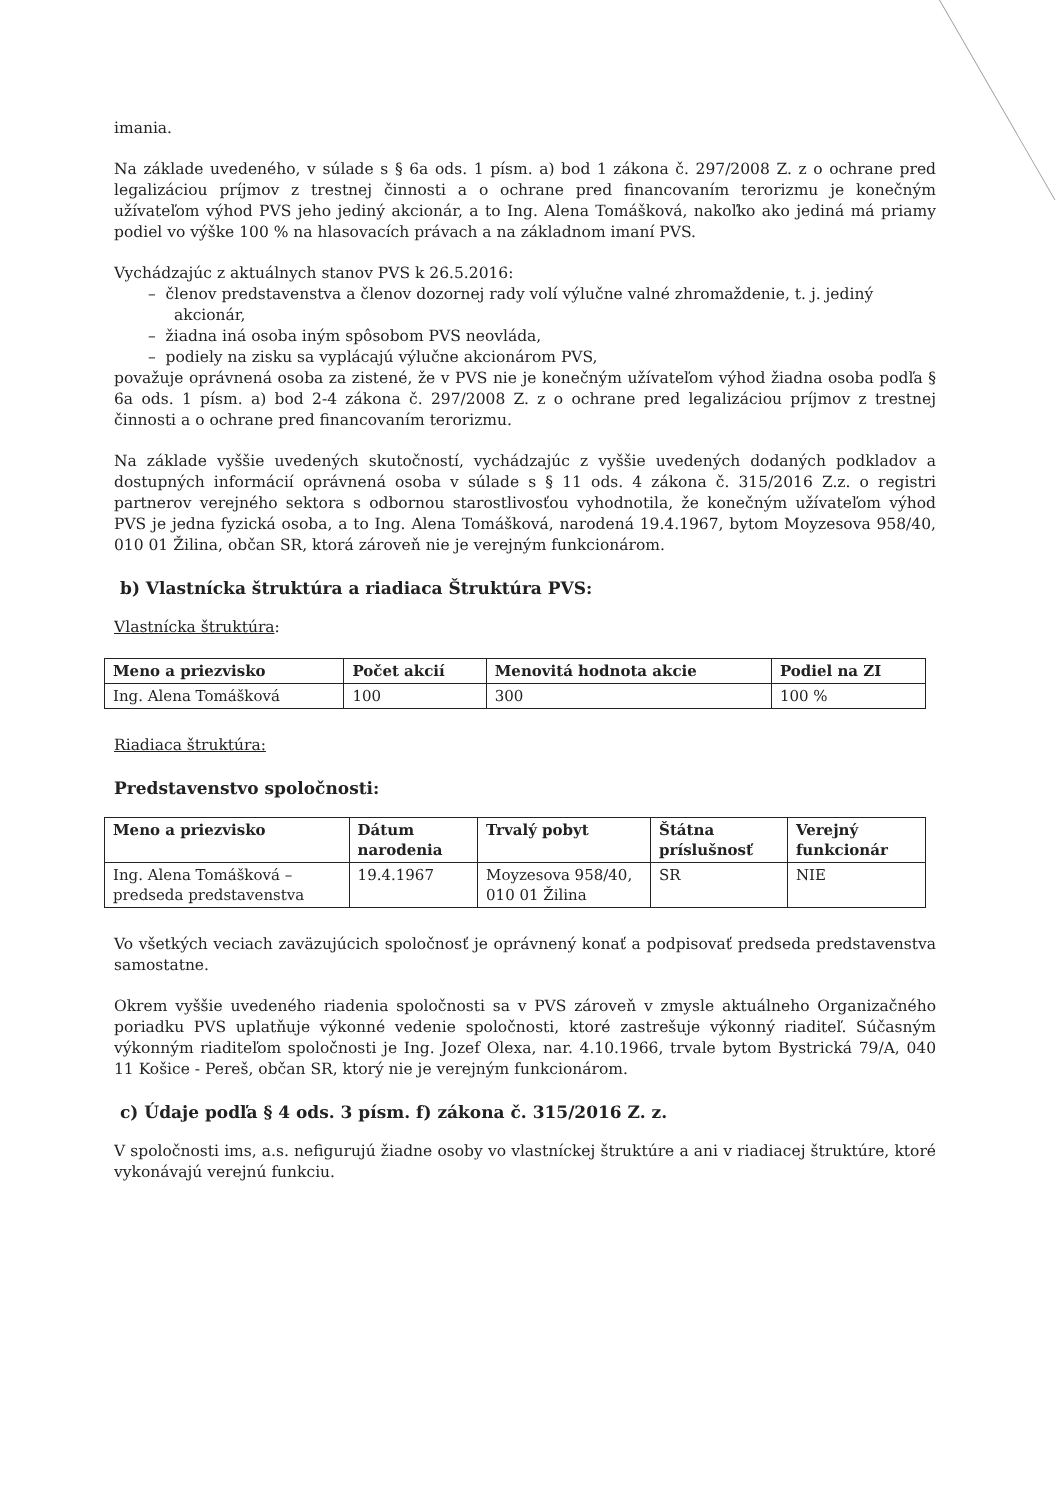imania.
Na základe uvedeného, v súlade s § 6a ods. 1 písm. a) bod 1 zákona č. 297/2008 Z. z o ochrane pred legalizáciou príjmov z trestnej činnosti a o ochrane pred financovaním terorizmu je konečným užívateľom výhod PVS jeho jediný akcionár, a to Ing. Alena Tomášková, nakoľko ako jediná má priamy podiel vo výške 100 % na hlasovacích právach a na základnom imaní PVS.
Vychádzajúc z aktuálnych stanov PVS k 26.5.2016:
– členov predstavenstva a členov dozornej rady volí výlučne valné zhromaždenie, t. j. jediný akcionár,
– žiadna iná osoba iným spôsobom PVS neovláda,
– podiely na zisku sa vyplácajú výlučne akcionárom PVS,
považuje oprávnená osoba za zistené, že v PVS nie je konečným užívateľom výhod žiadna osoba podľa § 6a ods. 1 písm. a) bod 2-4 zákona č. 297/2008 Z. z o ochrane pred legalizáciou príjmov z trestnej činnosti a o ochrane pred financovaním terorizmu.
Na základe vyššie uvedených skutočností, vychádzajúc z vyššie uvedených dodaných podkladov a dostupných informácií oprávnená osoba v súlade s § 11 ods. 4 zákona č. 315/2016 Z.z. o registri partnerov verejného sektora s odbornou starostlivosťou vyhodnotila, že konečným užívateľom výhod PVS je jedna fyzická osoba, a to Ing. Alena Tomášková, narodená 19.4.1967, bytom Moyzesova 958/40, 010 01 Žilina, občan SR, ktorá zároveň nie je verejným funkcionárom.
b) Vlastnícka štruktúra a riadiaca Štruktúra PVS:
Vlastnícka štruktúra:
| Meno a priezvisko | Počet akcií | Menovitá hodnota akcie | Podiel na ZI |
| --- | --- | --- | --- |
| Ing. Alena Tomášková | 100 | 300 | 100 % |
Riadiaca štruktúra:
Predstavenstvo spoločnosti:
| Meno a priezvisko | Dátum narodenia | Trvalý pobyt | Štátna príslušnosť | Verejný funkcionár |
| --- | --- | --- | --- | --- |
| Ing. Alena Tomášková – predseda predstavenstva | 19.4.1967 | Moyzesova 958/40, 010 01 Žilina | SR | NIE |
Vo všetkých veciach zaväzujúcich spoločnosť je oprávnený konať a podpisovať predseda predstavenstva samostatne.
Okrem vyššie uvedeného riadenia spoločnosti sa v PVS zároveň v zmysle aktuálneho Organizačného poriadku PVS uplatňuje výkonné vedenie spoločnosti, ktoré zastrešuje výkonný riaditeľ. Súčasným výkonným riaditeľom spoločnosti je Ing. Jozef Olexa, nar. 4.10.1966, trvale bytom Bystrická 79/A, 040 11 Košice - Pereš, občan SR, ktorý nie je verejným funkcionárom.
c) Údaje podľa § 4 ods. 3 písm. f) zákona č. 315/2016 Z. z.
V spoločnosti ims, a.s. nefigurujú žiadne osoby vo vlastníckej štruktúre a ani v riadiacej štruktúre, ktoré vykonávajú verejnú funkciu.